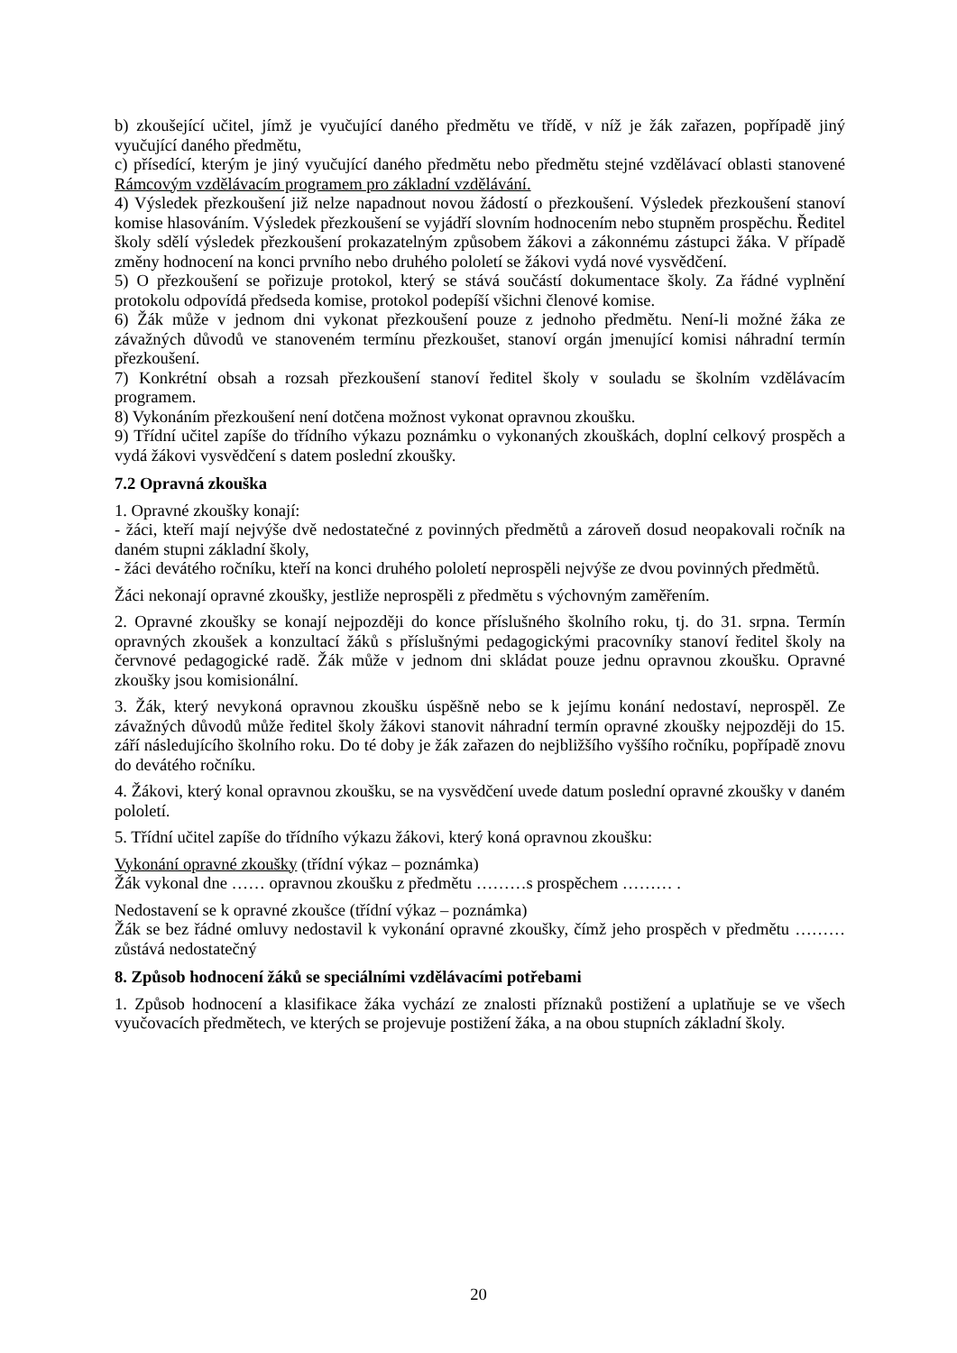b) zkoušející učitel, jímž je vyučující daného předmětu ve třídě, v níž je žák zařazen, popřípadě jiný vyučující daného předmětu,
c) přísedící, kterým je jiný vyučující daného předmětu nebo předmětu stejné vzdělávací oblasti stanovené Rámcovým vzdělávacím programem pro základní vzdělávání.
4) Výsledek přezkoušení již nelze napadnout novou žádostí o přezkoušení. Výsledek přezkoušení stanoví komise hlasováním. Výsledek přezkoušení se vyjádří slovním hodnocením nebo stupněm prospěchu. Ředitel školy sdělí výsledek přezkoušení prokazatelným způsobem žákovi a zákonnému zástupci žáka. V případě změny hodnocení na konci prvního nebo druhého pololetí se žákovi vydá nové vysvědčení.
5) O přezkoušení se pořizuje protokol, který se stává součástí dokumentace školy. Za řádné vyplnění protokolu odpovídá předseda komise, protokol podepíší všichni členové komise.
6) Žák může v jednom dni vykonat přezkoušení pouze z jednoho předmětu. Není-li možné žáka ze závažných důvodů ve stanoveném termínu přezkoušet, stanoví orgán jmenující komisi náhradní termín přezkoušení.
7) Konkrétní obsah a rozsah přezkoušení stanoví ředitel školy v souladu se školním vzdělávacím programem.
8) Vykonáním přezkoušení není dotčena možnost vykonat opravnou zkoušku.
9) Třídní učitel zapíše do třídního výkazu poznámku o vykonaných zkouškách, doplní celkový prospěch a vydá žákovi vysvědčení s datem poslední zkoušky.
7.2 Opravná zkouška
1. Opravné zkoušky konají:
- žáci, kteří mají nejvýše dvě nedostatečné z povinných předmětů a zároveň dosud neopakovali ročník na daném stupni základní školy,
- žáci devátého ročníku, kteří na konci druhého pololetí neprospěli nejvýše ze dvou povinných předmětů.
Žáci nekonají opravné zkoušky, jestliže neprospěli z předmětu s výchovným zaměřením.
2. Opravné zkoušky se konají nejpozději do konce příslušného školního roku, tj. do 31. srpna. Termín opravných zkoušek a konzultací žáků s příslušnými pedagogickými pracovníky stanoví ředitel školy na červnové pedagogické radě. Žák může v jednom dni skládat pouze jednu opravnou zkoušku. Opravné zkoušky jsou komisionální.
3. Žák, který nevykoná opravnou zkoušku úspěšně nebo se k jejímu konání nedostaví, neprospěl. Ze závažných důvodů může ředitel školy žákovi stanovit náhradní termín opravné zkoušky nejpozději do 15. září následujícího školního roku. Do té doby je žák zařazen do nejbližšího vyššího ročníku, popřípadě znovu do devátého ročníku.
4. Žákovi, který konal opravnou zkoušku, se na vysvědčení uvede datum poslední opravné zkoušky v daném pololetí.
5. Třídní učitel zapíše do třídního výkazu žákovi, který koná opravnou zkoušku:
Vykonání opravné zkoušky (třídní výkaz – poznámka)
Žák vykonal dne …… opravnou zkoušku z předmětu ………s prospěchem ……… .
Nedostavení se k opravné zkoušce (třídní výkaz – poznámka)
Žák se bez řádné omluvy nedostavil k vykonání opravné zkoušky, čímž jeho prospěch v předmětu ……… zůstává nedostatečný
8. Způsob hodnocení žáků se speciálními vzdělávacími potřebami
1. Způsob hodnocení a klasifikace žáka vychází ze znalosti příznaků postižení a uplatňuje se ve všech vyučovacích předmětech, ve kterých se projevuje postižení žáka, a na obou stupních základní školy.
20